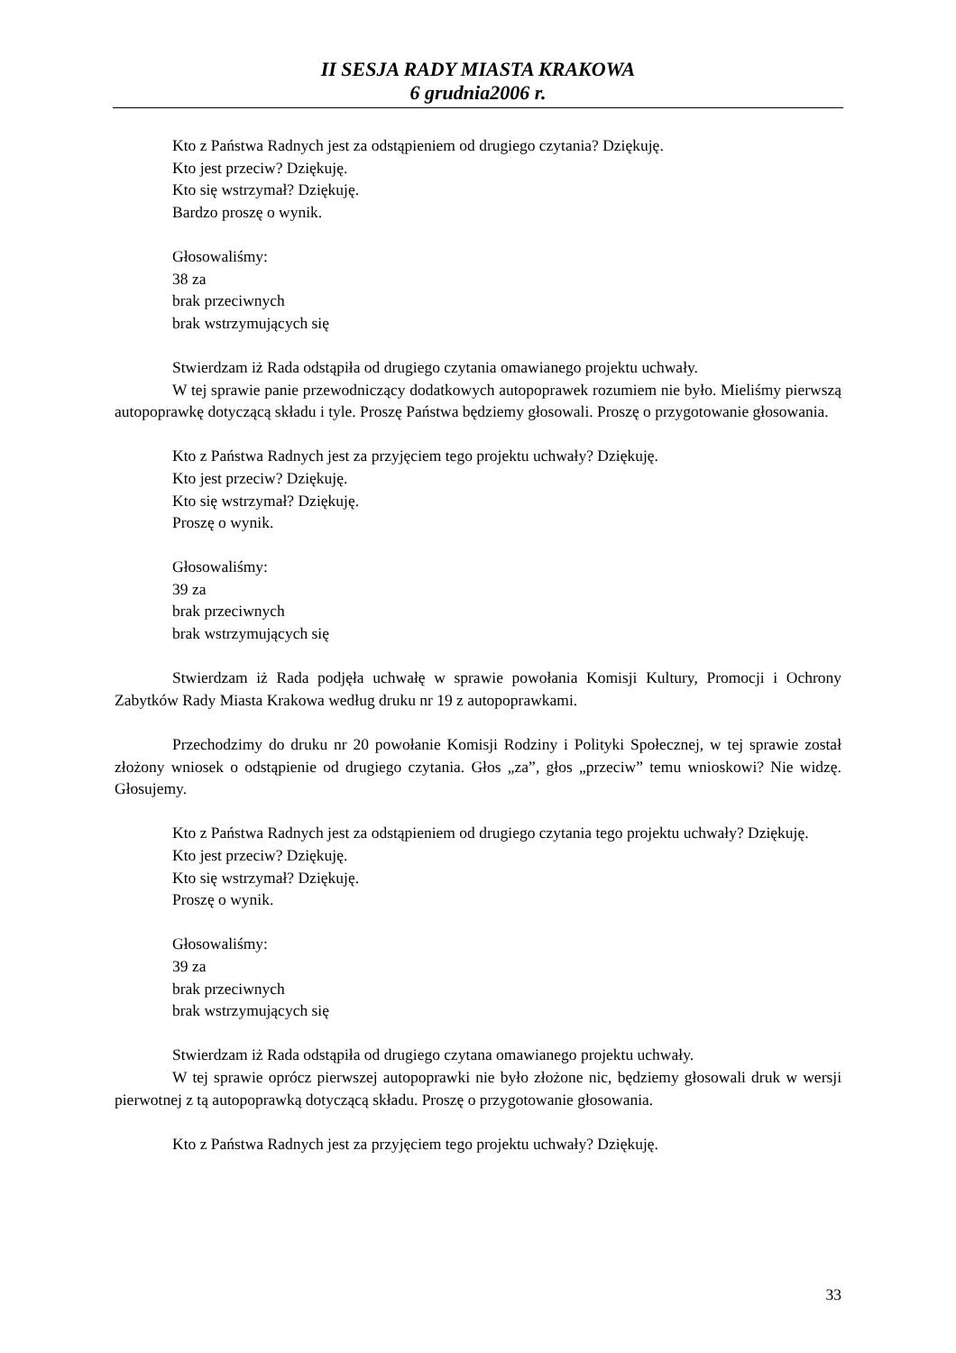II SESJA RADY MIASTA KRAKOWA
6 grudnia2006 r.
Kto z Państwa Radnych jest za odstąpieniem od drugiego czytania? Dziękuję.
Kto jest przeciw? Dziękuję.
Kto się wstrzymał? Dziękuję.
Bardzo proszę o wynik.
Głosowaliśmy:
38 za
brak przeciwnych
brak wstrzymujących się
Stwierdzam iż Rada odstąpiła od drugiego czytania omawianego projektu uchwały.
W tej sprawie panie przewodniczący dodatkowych autopoprawek rozumiem nie było. Mieliśmy pierwszą autopoprawkę dotyczącą składu i tyle. Proszę Państwa będziemy głosowali. Proszę o przygotowanie głosowania.
Kto z Państwa Radnych jest za przyjęciem tego projektu uchwały? Dziękuję.
Kto jest przeciw? Dziękuję.
Kto się wstrzymał? Dziękuję.
Proszę o wynik.
Głosowaliśmy:
39 za
brak przeciwnych
brak wstrzymujących się
Stwierdzam iż Rada podjęła uchwałę w sprawie powołania Komisji Kultury, Promocji i Ochrony Zabytków Rady Miasta Krakowa według druku nr 19 z autopoprawkami.
Przechodzimy do druku nr 20 powołanie Komisji Rodziny i Polityki Społecznej, w tej sprawie został złożony wniosek o odstąpienie od drugiego czytania. Głos „za”, głos „przeciw” temu wnioskowi? Nie widzę. Głosujemy.
Kto z Państwa Radnych jest za odstąpieniem od drugiego czytania tego projektu uchwały? Dziękuję.
Kto jest przeciw? Dziękuję.
Kto się wstrzymał? Dziękuję.
Proszę o wynik.
Głosowaliśmy:
39 za
brak przeciwnych
brak wstrzymujących się
Stwierdzam iż Rada odstąpiła od drugiego czytana omawianego projektu uchwały.
W tej sprawie oprócz pierwszej autopoprawki nie było złożone nic, będziemy głosowali druk w wersji pierwotnej z tą autopoprawką dotyczącą składu. Proszę o przygotowanie głosowania.
Kto z Państwa Radnych jest za przyjęciem tego projektu uchwały? Dziękuję.
33